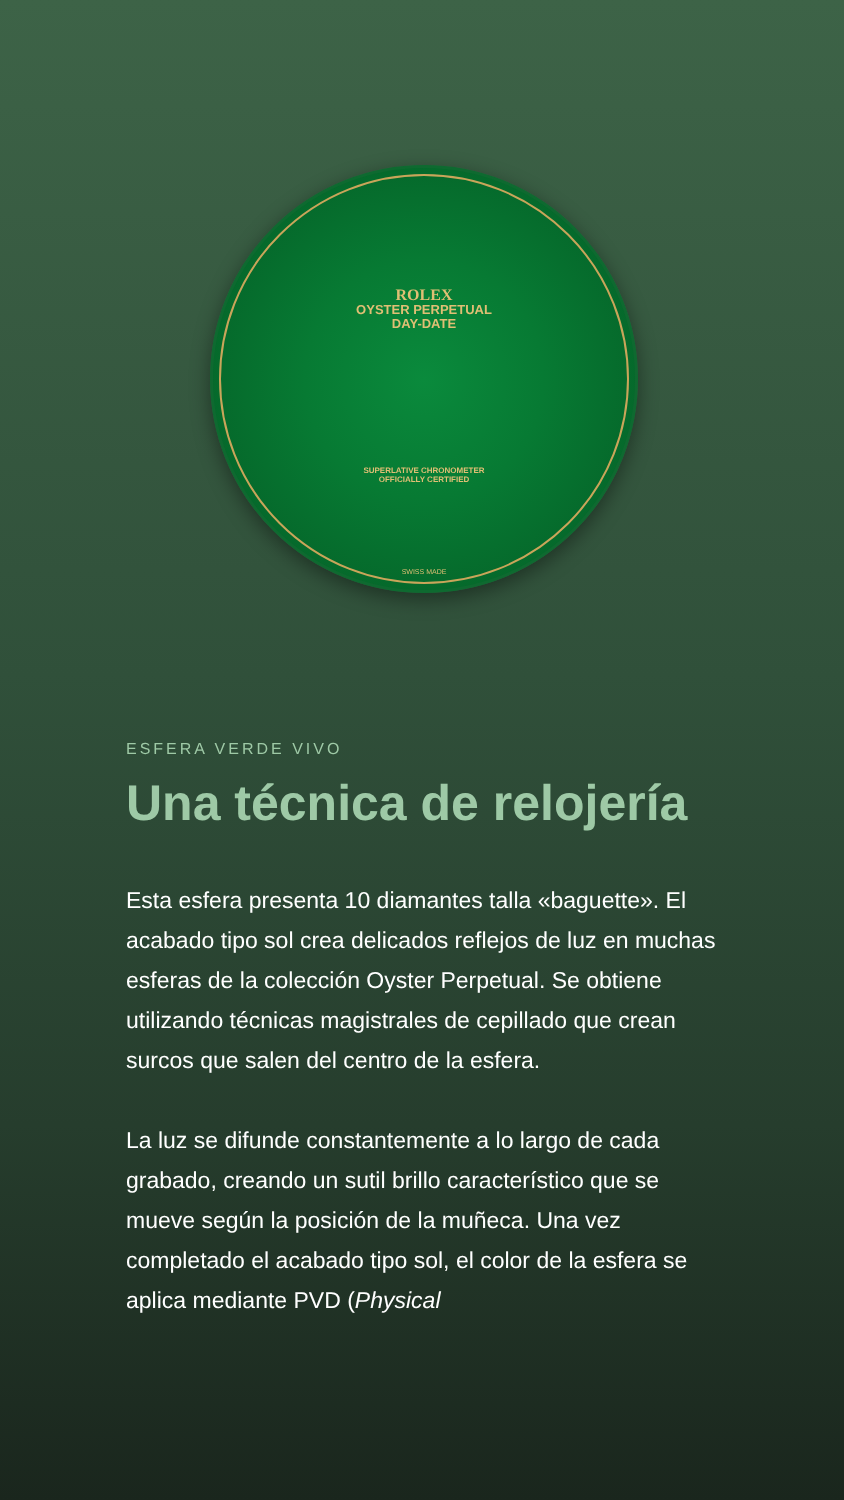ROLEX
OYSTER PERPETUAL
DAY-DATE
SUPERLATIVE CHRONOMETER
OFFICIALLY CERTIFIED
SWISS MADE
ESFERA VERDE VIVO
Una técnica de relojería
Esta esfera presenta 10 diamantes talla «baguette». El acabado tipo sol crea delicados reflejos de luz en muchas esferas de la colección Oyster Perpetual. Se obtiene utilizando técnicas magistrales de cepillado que crean surcos que salen del centro de la esfera.
La luz se difunde constantemente a lo largo de cada grabado, creando un sutil brillo característico que se mueve según la posición de la muñeca. Una vez completado el acabado tipo sol, el color de la esfera se aplica mediante PVD (Physical